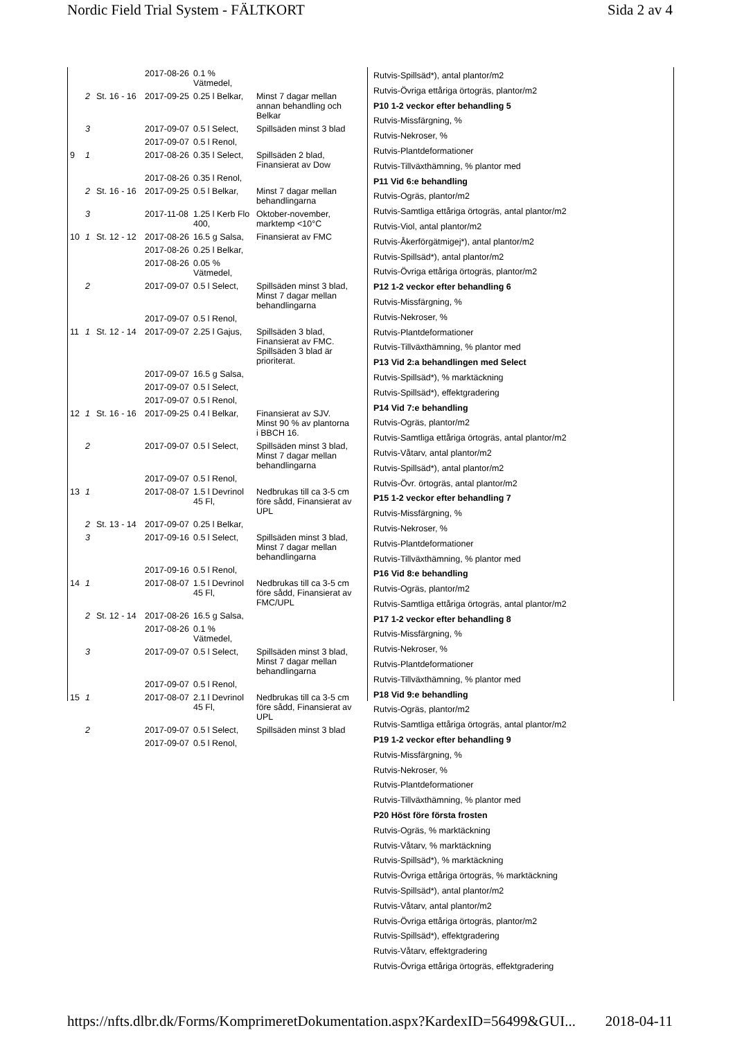Nordic Field Trial System - FÄLTKORT Sida 2 av 4
| | | | 2017-08-26 | 0.1 % Vätmedel, | |
| | 2 | St. 16 - 16 | 2017-09-25 | 0.25 l Belkar, | Minst 7 dagar mellan annan behandling och Belkar |
| | 3 | | 2017-09-07 | 0.5 l Select, | Spillsäden minst 3 blad |
| | | | 2017-09-07 | 0.5 l Renol, | |
| 9 | 1 | | 2017-08-26 | 0.35 l Select, | Spillsäden 2 blad, Finansierat av Dow |
| | | | 2017-08-26 | 0.35 l Renol, | |
| | 2 | St. 16 - 16 | 2017-09-25 | 0.5 l Belkar, | Minst 7 dagar mellan behandlingarna |
| | 3 | | 2017-11-08 | 1.25 l Kerb Flo 400, | Oktober-november, marktemp <10°C |
| 10 | 1 | St. 12 - 12 | 2017-08-26 | 16.5 g Salsa, | Finansierat av FMC |
| | | | 2017-08-26 | 0.25 l Belkar, | |
| | | | 2017-08-26 | 0.05 % Vätmedel, | |
| | 2 | | 2017-09-07 | 0.5 l Select, | Spillsäden minst 3 blad, Minst 7 dagar mellan behandlingarna |
| | | | 2017-09-07 | 0.5 l Renol, | |
| 11 | 1 | St. 12 - 14 | 2017-09-07 | 2.25 l Gajus, | Spillsäden 3 blad, Finansierat av FMC. Spillsäden 3 blad är prioriterat. |
| | | | 2017-09-07 | 16.5 g Salsa, | |
| | | | 2017-09-07 | 0.5 l Select, | |
| | | | 2017-09-07 | 0.5 l Renol, | |
| 12 | 1 | St. 16 - 16 | 2017-09-25 | 0.4 l Belkar, | Finansierat av SJV. Minst 90 % av plantorna i BBCH 16. |
| | 2 | | 2017-09-07 | 0.5 l Select, | Spillsäden minst 3 blad, Minst 7 dagar mellan behandlingarna |
| | | | 2017-09-07 | 0.5 l Renol, | |
| 13 | 1 | | 2017-08-07 | 1.5 l Devrinol 45 Fl, | Nedbrukas till ca 3-5 cm före sådd, Finansierat av UPL |
| | 2 | St. 13 - 14 | 2017-09-07 | 0.25 l Belkar, | |
| | 3 | | 2017-09-16 | 0.5 l Select, | Spillsäden minst 3 blad, Minst 7 dagar mellan behandlingarna |
| | | | 2017-09-16 | 0.5 l Renol, | |
| 14 | 1 | | 2017-08-07 | 1.5 l Devrinol 45 Fl, | Nedbrukas till ca 3-5 cm före sådd, Finansierat av FMC/UPL |
| | 2 | St. 12 - 14 | 2017-08-26 | 16.5 g Salsa, | |
| | | | 2017-08-26 | 0.1 % Vätmedel, | |
| | 3 | | 2017-09-07 | 0.5 l Select, | Spillsäden minst 3 blad, Minst 7 dagar mellan behandlingarna |
| | | | 2017-09-07 | 0.5 l Renol, | |
| 15 | 1 | | 2017-08-07 | 2.1 l Devrinol 45 Fl, | Nedbrukas till ca 3-5 cm före sådd, Finansierat av UPL |
| | 2 | | 2017-09-07 | 0.5 l Select, | Spillsäden minst 3 blad |
| | | | 2017-09-07 | 0.5 l Renol, | |
Rutvis-Spillsäd*), antal plantor/m2
Rutvis-Övriga ettåriga örtogräs, plantor/m2
P10 1-2 veckor efter behandling 5
Rutvis-Missfärgning, %
Rutvis-Nekroser, %
Rutvis-Plantdeformationer
Rutvis-Tillväxthämning, % plantor med
P11 Vid 6:e behandling
Rutvis-Ogräs, plantor/m2
Rutvis-Samtliga ettåriga örtogräs, antal plantor/m2
Rutvis-Viol, antal plantor/m2
Rutvis-Åkerförgätmigej*), antal plantor/m2
Rutvis-Spillsäd*), antal plantor/m2
Rutvis-Övriga ettåriga örtogräs, plantor/m2
P12 1-2 veckor efter behandling 6
Rutvis-Missfärgning, %
Rutvis-Nekroser, %
Rutvis-Plantdeformationer
Rutvis-Tillväxthämning, % plantor med
P13 Vid 2:a behandlingen med Select
Rutvis-Spillsäd*), % marktäckning
Rutvis-Spillsäd*), effektgradering
P14 Vid 7:e behandling
Rutvis-Ogräs, plantor/m2
Rutvis-Samtliga ettåriga örtogräs, antal plantor/m2
Rutvis-Våtarv, antal plantor/m2
Rutvis-Spillsäd*), antal plantor/m2
Rutvis-Övr. örtogräs, antal plantor/m2
P15 1-2 veckor efter behandling 7
Rutvis-Missfärgning, %
Rutvis-Nekroser, %
Rutvis-Plantdeformationer
Rutvis-Tillväxthämning, % plantor med
P16 Vid 8:e behandling
Rutvis-Ogräs, plantor/m2
Rutvis-Samtliga ettåriga örtogräs, antal plantor/m2
P17 1-2 veckor efter behandling 8
Rutvis-Missfärgning, %
Rutvis-Nekroser, %
Rutvis-Plantdeformationer
Rutvis-Tillväxthämning, % plantor med
P18 Vid 9:e behandling
Rutvis-Ogräs, plantor/m2
Rutvis-Samtliga ettåriga örtogräs, antal plantor/m2
P19 1-2 veckor efter behandling 9
Rutvis-Missfärgning, %
Rutvis-Nekroser, %
Rutvis-Plantdeformationer
Rutvis-Tillväxthämning, % plantor med
P20 Höst före första frosten
Rutvis-Ogräs, % marktäckning
Rutvis-Våtarv, % marktäckning
Rutvis-Spillsäd*), % marktäckning
Rutvis-Övriga ettåriga örtogräs, % marktäckning
Rutvis-Spillsäd*), antal plantor/m2
Rutvis-Våtarv, antal plantor/m2
Rutvis-Övriga ettåriga örtogräs, plantor/m2
Rutvis-Spillsäd*), effektgradering
Rutvis-Våtarv, effektgradering
Rutvis-Övriga ettåriga örtogräs, effektgradering
https://nfts.dlbr.dk/Forms/KomprimeretDokumentation.aspx?KardexID=56499&GUI... 2018-04-11